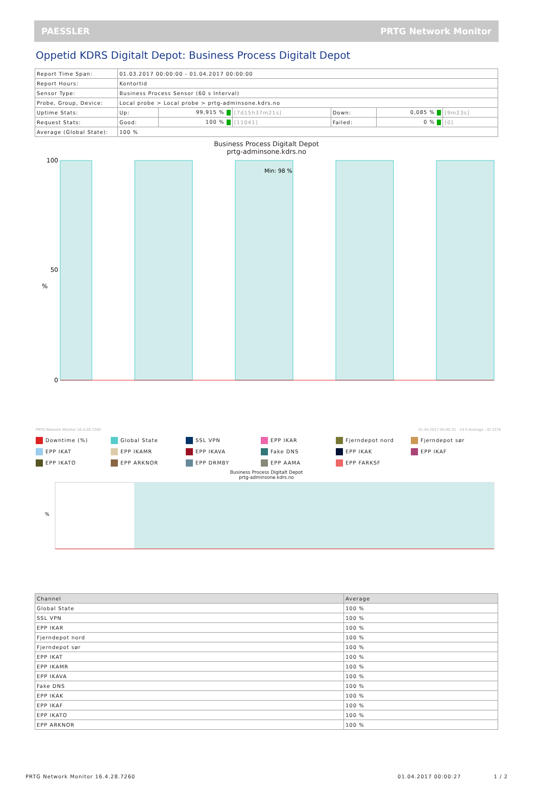PAESSLER PRTG Network Monitor
Oppetid KDRS Digitalt Depot: Business Process Digitalt Depot
| Report Time Span: | 01.03.2017 00:00:00 - 01.04.2017 00:00:00 | | | | | |
| Report Hours: | Kontortid | | | | | |
| Sensor Type: | Business Process Sensor (60 s Interval) | | | | | |
| Probe, Group, Device: | Local probe > Local probe > prtg-adminsone.kdrs.no | | | | | |
| Uptime Stats: | Up: | 99,915 % | [7d15h37m21s] | Down: | 0,085 % | [9m23s] |
| Request Stats: | Good: | 100 % | [11041] | Failed: | 0 % | [0] |
| Average (Global State): | 100 % | | | | | |
Business Process Digitalt Depot
prtg-adminsone.kdrs.no
%
Min: 98 %
100
50
0
PRTG Network Monitor 16.4.28.7260 01.04.2017 00:00:31 - 24 h Average - ID 3376
Downtime (%) Global State SSL VPN EPP IKAR Fjerndepot nord Fjerndepot sør EPP IKAT EPP IKAMR EPP IKAVA Fake DNS EPP IKAK EPP IKAF EPP IKATO EPP ARKNOR EPP DRMBY EPP AAMA EPP FARKSF
Business Process Digitalt Depot
prtg-adminsone.kdrs.no
%
| Channel | Average |
| --- | --- |
| Global State | 100 % |
| SSL VPN | 100 % |
| EPP IKAR | 100 % |
| Fjerndepot nord | 100 % |
| Fjerndepot sør | 100 % |
| EPP IKAT | 100 % |
| EPP IKAMR | 100 % |
| EPP IKAVA | 100 % |
| Fake DNS | 100 % |
| EPP IKAK | 100 % |
| EPP IKAF | 100 % |
| EPP IKATO | 100 % |
| EPP ARKNOR | 100 % |
PRTG Network Monitor 16.4.28.7260 01.04.2017 00:00:27 1 / 2